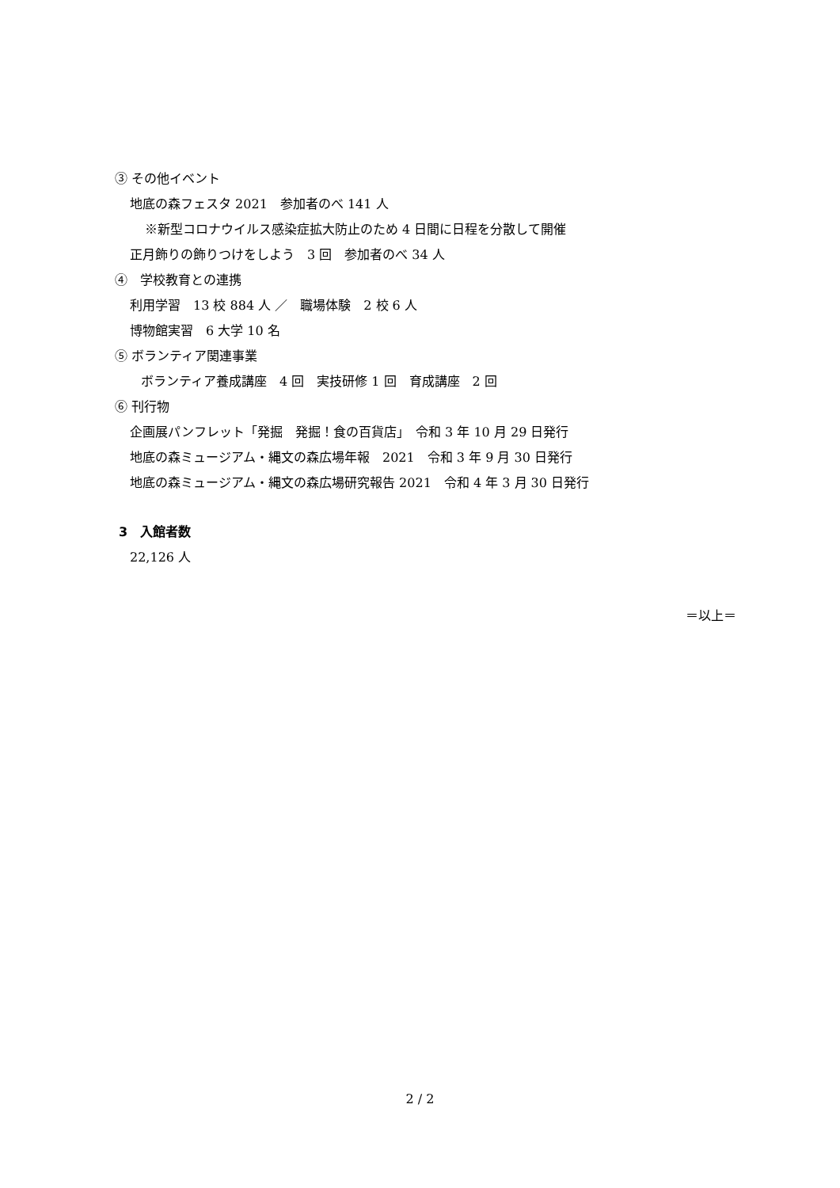③ その他イベント
地底の森フェスタ 2021　参加者のべ 141 人
※新型コロナウイルス感染症拡大防止のため 4 日間に日程を分散して開催
正月飾りの飾りつけをしよう　3 回　参加者のべ 34 人
④　学校教育との連携
利用学習　13 校 884 人 ／　職場体験　2 校 6 人
博物館実習　6 大学 10 名
⑤ ボランティア関連事業
ボランティア養成講座　4 回　実技研修 1 回　育成講座　2 回
⑥ 刊行物
企画展パンフレット「発掘　発掘！食の百貨店」　令和 3 年 10 月 29 日発行
地底の森ミュージアム・縄文の森広場年報　2021　令和 3 年 9 月 30 日発行
地底の森ミュージアム・縄文の森広場研究報告 2021　令和 4 年 3 月 30 日発行
3　入館者数
22,126 人
＝以上＝
2 / 2